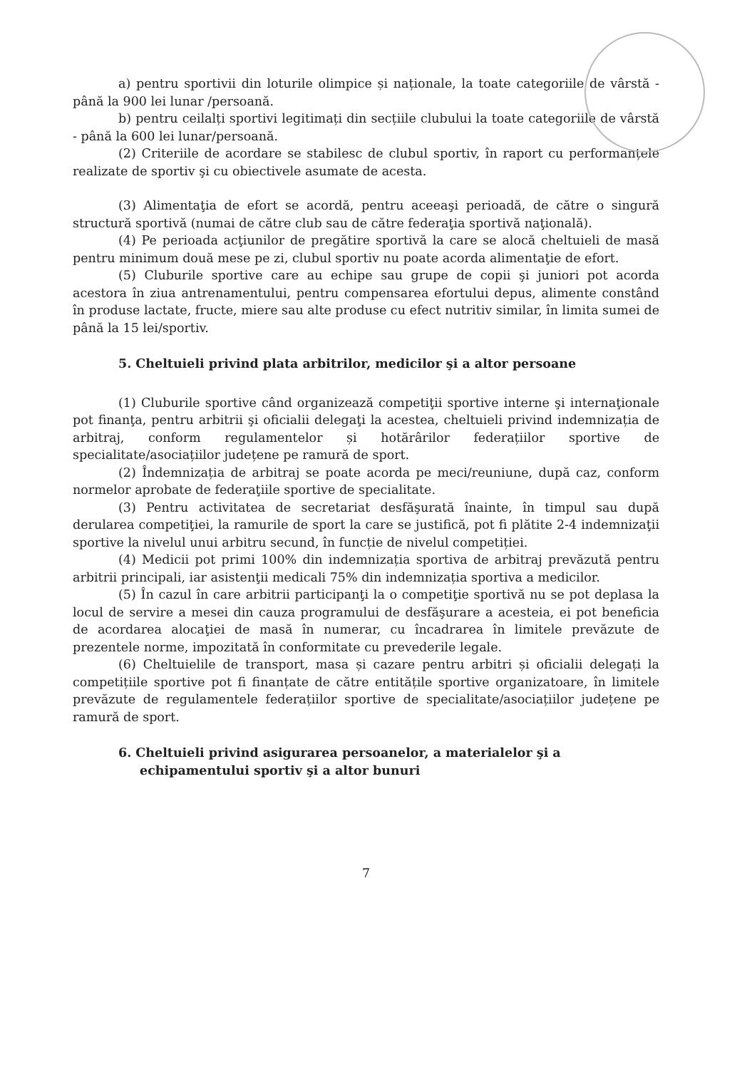a) pentru sportivii din loturile olimpice și naționale, la toate categoriile de vârstă - până la 900 lei lunar /persoană.
b) pentru ceilalți sportivi legitimați din secțiile clubului la toate categoriile de vârstă - până la 600 lei lunar/persoană.
(2) Criteriile de acordare se stabilesc de clubul sportiv, în raport cu performanțele realizate de sportiv şi cu obiectivele asumate de acesta.
(3) Alimentaţia de efort se acordă, pentru aceeaşi perioadă, de către o singură structură sportivă (numai de către club sau de către federaţia sportivă naţională).
(4) Pe perioada acţiunilor de pregătire sportivă la care se alocă cheltuieli de masă pentru minimum două mese pe zi, clubul sportiv nu poate acorda alimentaţie de efort.
(5) Cluburile sportive care au echipe sau grupe de copii şi juniori pot acorda acestora în ziua antrenamentului, pentru compensarea efortului depus, alimente constând în produse lactate, fructe, miere sau alte produse cu efect nutritiv similar, în limita sumei de până la 15 lei/sportiv.
5. Cheltuieli privind plata arbitrilor, medicilor şi a altor persoane
(1) Cluburile sportive când organizează competiţii sportive interne şi internaţionale pot finanţa, pentru arbitrii şi oficialii delegaţi la acestea, cheltuieli privind indemnizația de arbitraj, conform regulamentelor și hotărârilor federațiilor sportive de specialitate/asociațiilor județene pe ramură de sport.
(2) Îndemnizația de arbitraj se poate acorda pe meci/reuniune, după caz, conform normelor aprobate de federaţiile sportive de specialitate.
(3) Pentru activitatea de secretariat desfăşurată înainte, în timpul sau după derularea competiţiei, la ramurile de sport la care se justifică, pot fi plătite 2-4 indemnizaţii sportive la nivelul unui arbitru secund, în funcție de nivelul competiției.
(4) Medicii pot primi 100% din indemnizația sportiva de arbitraj prevăzută pentru arbitrii principali, iar asistenţii medicali 75% din indemnizația sportiva a medicilor.
(5) În cazul în care arbitrii participanţi la o competiţie sportivă nu se pot deplasa la locul de servire a mesei din cauza programului de desfăşurare a acesteia, ei pot beneficia de acordarea alocaţiei de masă în numerar, cu încadrarea în limitele prevăzute de prezentele norme, impozitată în conformitate cu prevederile legale.
(6) Cheltuielile de transport, masa și cazare pentru arbitri și oficialii delegați la competițiile sportive pot fi finanțate de către entitățile sportive organizatoare, în limitele prevăzute de regulamentele federațiilor sportive de specialitate/asociațiilor județene pe ramură de sport.
6. Cheltuieli privind asigurarea persoanelor, a materialelor şi a echipamentului sportiv şi a altor bunuri
7